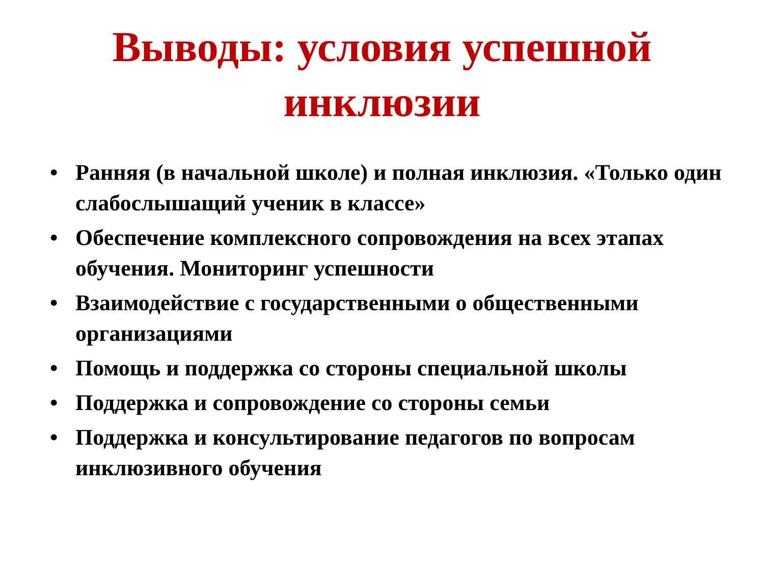Выводы: условия успешной
инклюзии
• Ранняя (в начальной школе) и полная инклюзия. «Только один слабослышащий ученик в классе»
• Обеспечение комплексного сопровождения на всех этапах обучения. Мониторинг успешности
• Взаимодействие с государственными о общественными организациями
• Помощь и поддержка со стороны специальной школы
• Поддержка и сопровождение со стороны семьи
• Поддержка и консультирование педагогов по вопросам инклюзивного обучения